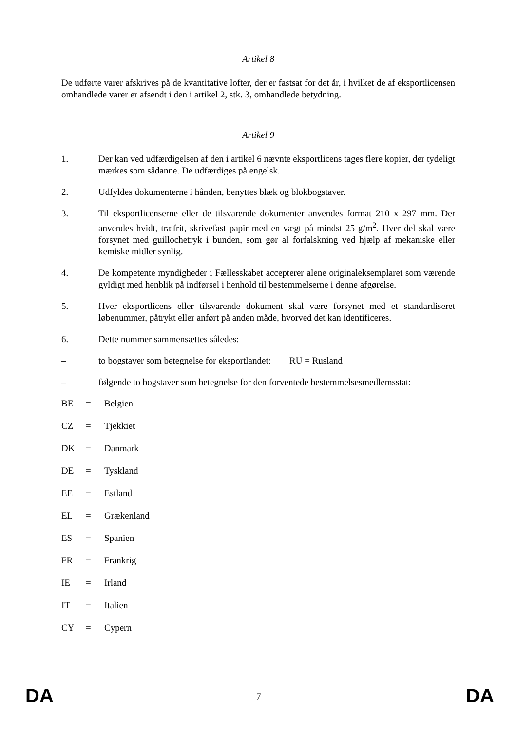Artikel 8
De udførte varer afskrives på de kvantitative lofter, der er fastsat for det år, i hvilket de af eksportlicensen omhandlede varer er afsendt i den i artikel 2, stk. 3, omhandlede betydning.
Artikel 9
1. Der kan ved udfærdigelsen af den i artikel 6 nævnte eksportlicens tages flere kopier, der tydeligt mærkes som sådanne. De udfærdiges på engelsk.
2. Udfyldes dokumenterne i hånden, benyttes blæk og blokbogstaver.
3. Til eksportlicenserne eller de tilsvarende dokumenter anvendes format 210 x 297 mm. Der anvendes hvidt, træfrit, skrivefast papir med en vægt på mindst 25 g/m<sup>2</sup>. Hver del skal være forsynet med guillochetryk i bunden, som gør al forfalskning ved hjælp af mekaniske eller kemiske midler synlig.
4. De kompetente myndigheder i Fællesskabet accepterer alene originaleksemplaret som værende gyldigt med henblik på indførsel i henhold til bestemmelserne i denne afgørelse.
5. Hver eksportlicens eller tilsvarende dokument skal være forsynet med et standardiseret løbenummer, påtrykt eller anført på anden måde, hvorved det kan identificeres.
6. Dette nummer sammensættes således:
– to bogstaver som betegnelse for eksportlandet: RU = Rusland
– følgende to bogstaver som betegnelse for den forventede bestemmelsesmedlemsstat:
BE = Belgien
CZ = Tjekkiet
DK = Danmark
DE = Tyskland
EE = Estland
EL = Grækenland
ES = Spanien
FR = Frankrig
IE = Irland
IT = Italien
CY = Cypern
DA 7 DA